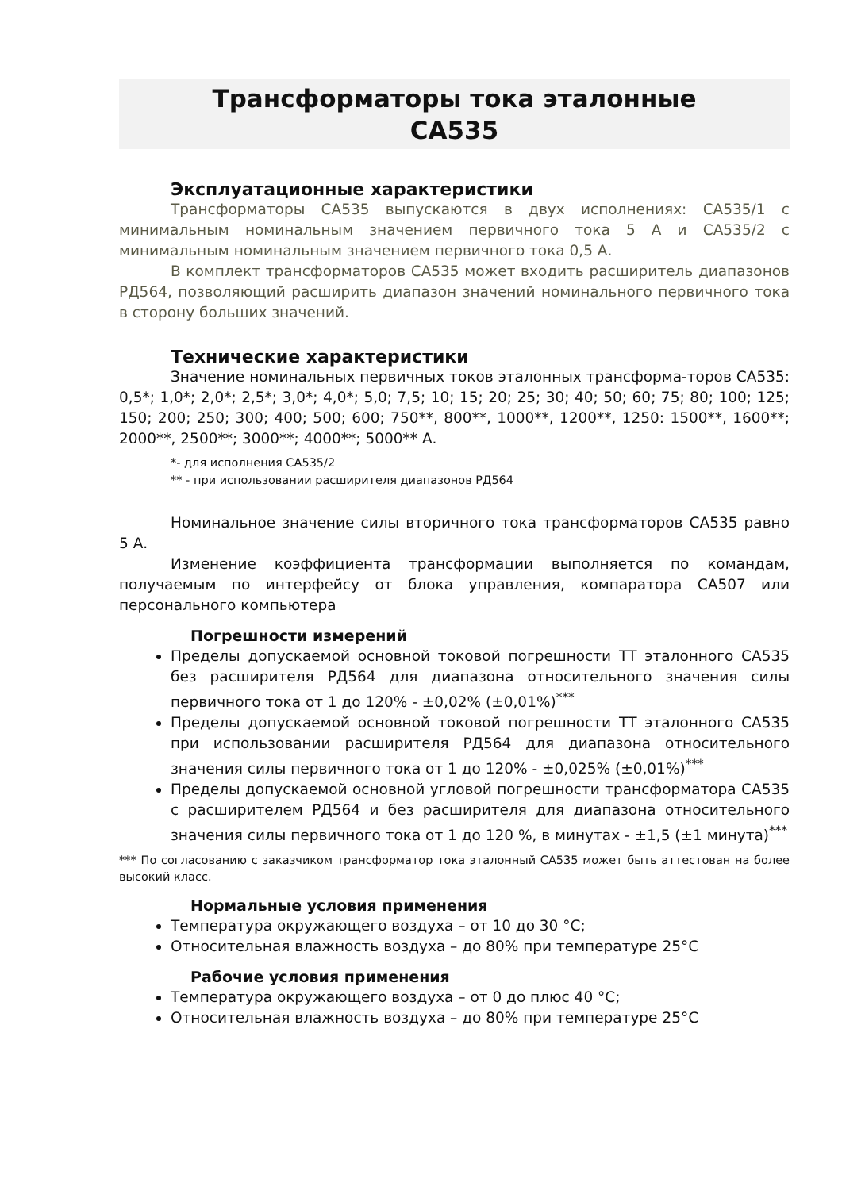Трансформаторы тока эталонные
СА535
Эксплуатационные характеристики
Трансформаторы СА535 выпускаются в двух исполнениях: СА535/1 с минимальным номинальным значением первичного тока 5 А и СА535/2 с минимальным номинальным значением первичного тока 0,5 А.
В комплект трансформаторов СА535 может входить расширитель диапазонов РД564, позволяющий расширить диапазон значений номинального первичного тока в сторону больших значений.
Технические характеристики
Значение номинальных первичных токов эталонных трансформа-торов СА535: 0,5*; 1,0*; 2,0*; 2,5*; 3,0*; 4,0*; 5,0; 7,5; 10; 15; 20; 25; 30; 40; 50; 60; 75; 80; 100; 125; 150; 200; 250; 300; 400; 500; 600; 750**, 800**, 1000**, 1200**, 1250: 1500**, 1600**; 2000**, 2500**; 3000**; 4000**; 5000** А.
*- для исполнения СА535/2
** - при использовании расширителя диапазонов РД564
Номинальное значение силы вторичного тока трансформаторов СА535 равно 5 А.
Изменение коэффициента трансформации выполняется по командам, получаемым по интерфейсу от блока управления, компаратора СА507 или персонального компьютера
Погрешности измерений
Пределы допускаемой основной токовой погрешности ТТ эталонного СА535 без расширителя РД564 для диапазона относительного значения силы первичного тока от 1 до 120% - ±0,02% (±0,01%)<sup>***</sup>
Пределы допускаемой основной токовой погрешности ТТ эталонного СА535 при использовании расширителя РД564 для диапазона относительного значения силы первичного тока от 1 до 120% - ±0,025% (±0,01%)<sup>***</sup>
Пределы допускаемой основной угловой погрешности трансформатора СА535 с расширителем РД564 и без расширителя для диапазона относительного значения силы первичного тока от 1 до 120 %, в минутах - ±1,5 (±1 минута)<sup>***</sup>
*** По согласованию с заказчиком трансформатор тока эталонный СА535 может быть аттестован на более высокий класс.
Нормальные условия применения
Температура окружающего воздуха – от 10 до 30 °С;
Относительная влажность воздуха – до 80% при температуре 25°С
Рабочие условия применения
Температура окружающего воздуха – от 0 до плюс 40 °С;
Относительная влажность воздуха – до 80% при температуре 25°С